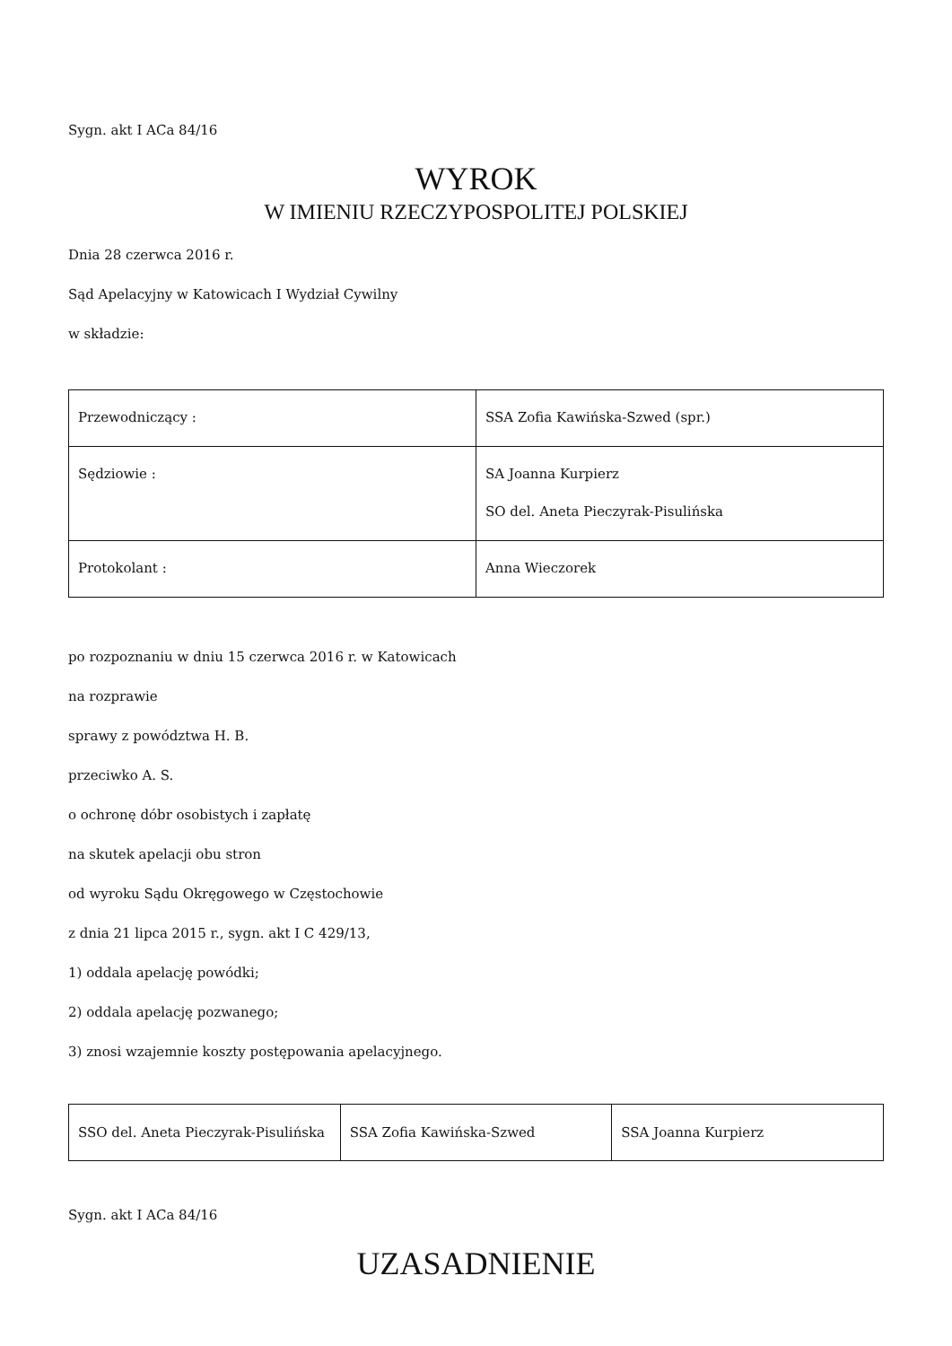Sygn. akt I ACa 84/16
WYROK
W IMIENIU RZECZYPOSPOLITEJ POLSKIEJ
Dnia 28 czerwca 2016 r.
Sąd Apelacyjny w Katowicach I Wydział Cywilny
w składzie:
| Przewodniczący : | SSA Zofia Kawińska-Szwed (spr.) |
| Sędziowie : | SA Joanna Kurpierz SO del. Aneta Pieczyrak-Pisulińska |
| Protokolant : | Anna Wieczorek |
po rozpoznaniu w dniu 15 czerwca 2016 r. w Katowicach
na rozprawie
sprawy z powództwa H. B.
przeciwko A. S.
o ochronę dóbr osobistych i zapłatę
na skutek apelacji obu stron
od wyroku Sądu Okręgowego w Częstochowie
z dnia 21 lipca 2015 r., sygn. akt I C 429/13,
1) oddala apelację powódki;
2) oddala apelację pozwanego;
3) znosi wzajemnie koszty postępowania apelacyjnego.
| SSO del. Aneta Pieczyrak-Pisulińska | SSA Zofia Kawińska-Szwed | SSA Joanna Kurpierz |
Sygn. akt I ACa 84/16
UZASADNIENIE